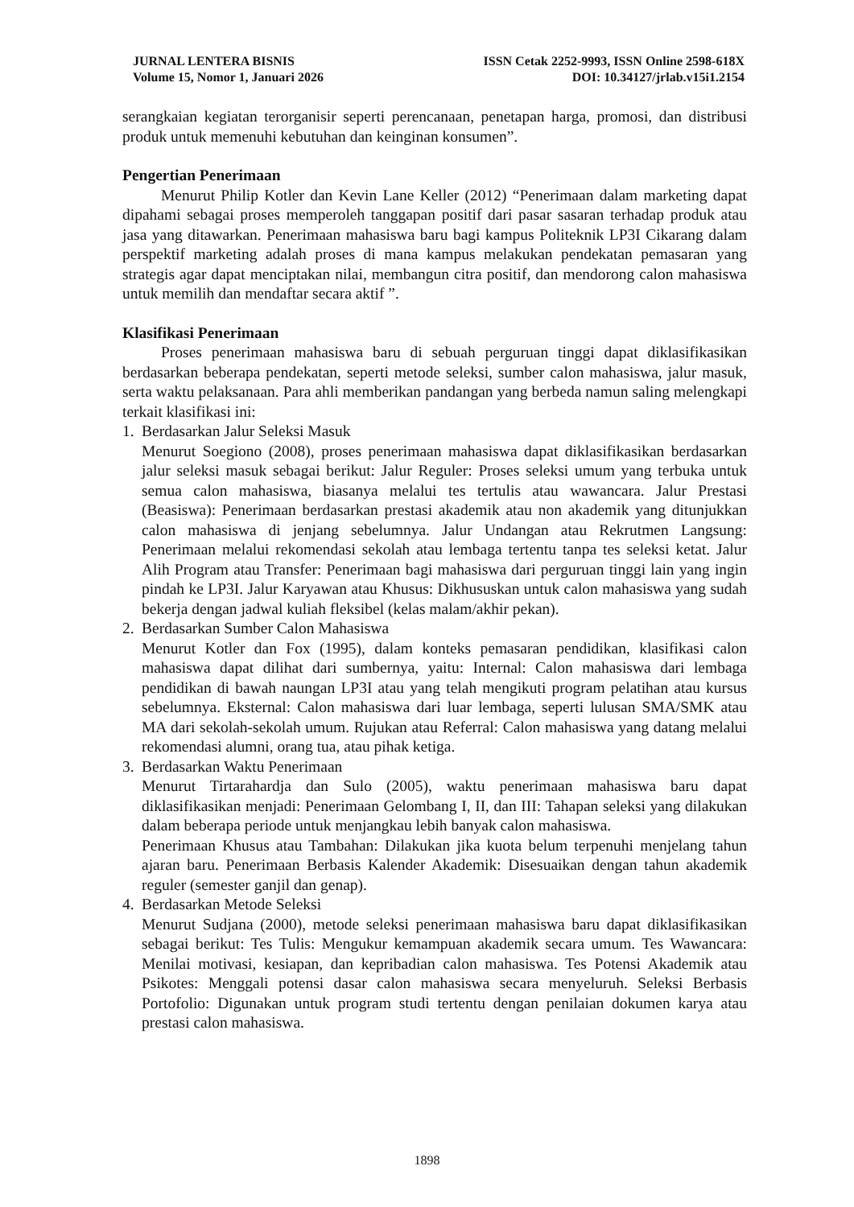JURNAL LENTERA BISNIS
Volume 15, Nomor 1, Januari 2026
ISSN Cetak 2252-9993, ISSN Online 2598-618X
DOI: 10.34127/jrlab.v15i1.2154
serangkaian kegiatan terorganisir seperti perencanaan, penetapan harga, promosi, dan distribusi produk untuk memenuhi kebutuhan dan keinginan konsumen”.
Pengertian Penerimaan
Menurut Philip Kotler dan Kevin Lane Keller (2012) “Penerimaan dalam marketing dapat dipahami sebagai proses memperoleh tanggapan positif dari pasar sasaran terhadap produk atau jasa yang ditawarkan. Penerimaan mahasiswa baru bagi kampus Politeknik LP3I Cikarang dalam perspektif marketing adalah proses di mana kampus melakukan pendekatan pemasaran yang strategis agar dapat menciptakan nilai, membangun citra positif, dan mendorong calon mahasiswa untuk memilih dan mendaftar secara aktif ”.
Klasifikasi Penerimaan
Proses penerimaan mahasiswa baru di sebuah perguruan tinggi dapat diklasifikasikan berdasarkan beberapa pendekatan, seperti metode seleksi, sumber calon mahasiswa, jalur masuk, serta waktu pelaksanaan. Para ahli memberikan pandangan yang berbeda namun saling melengkapi terkait klasifikasi ini:
1. Berdasarkan Jalur Seleksi Masuk
Menurut Soegiono (2008), proses penerimaan mahasiswa dapat diklasifikasikan berdasarkan jalur seleksi masuk sebagai berikut: Jalur Reguler: Proses seleksi umum yang terbuka untuk semua calon mahasiswa, biasanya melalui tes tertulis atau wawancara. Jalur Prestasi (Beasiswa): Penerimaan berdasarkan prestasi akademik atau non akademik yang ditunjukkan calon mahasiswa di jenjang sebelumnya. Jalur Undangan atau Rekrutmen Langsung: Penerimaan melalui rekomendasi sekolah atau lembaga tertentu tanpa tes seleksi ketat. Jalur Alih Program atau Transfer: Penerimaan bagi mahasiswa dari perguruan tinggi lain yang ingin pindah ke LP3I. Jalur Karyawan atau Khusus: Dikhususkan untuk calon mahasiswa yang sudah bekerja dengan jadwal kuliah fleksibel (kelas malam/akhir pekan).
2. Berdasarkan Sumber Calon Mahasiswa
Menurut Kotler dan Fox (1995), dalam konteks pemasaran pendidikan, klasifikasi calon mahasiswa dapat dilihat dari sumbernya, yaitu: Internal: Calon mahasiswa dari lembaga pendidikan di bawah naungan LP3I atau yang telah mengikuti program pelatihan atau kursus sebelumnya. Eksternal: Calon mahasiswa dari luar lembaga, seperti lulusan SMA/SMK atau MA dari sekolah-sekolah umum. Rujukan atau Referral: Calon mahasiswa yang datang melalui rekomendasi alumni, orang tua, atau pihak ketiga.
3. Berdasarkan Waktu Penerimaan
Menurut Tirtarahardja dan Sulo (2005), waktu penerimaan mahasiswa baru dapat diklasifikasikan menjadi: Penerimaan Gelombang I, II, dan III: Tahapan seleksi yang dilakukan dalam beberapa periode untuk menjangkau lebih banyak calon mahasiswa.
Penerimaan Khusus atau Tambahan: Dilakukan jika kuota belum terpenuhi menjelang tahun ajaran baru. Penerimaan Berbasis Kalender Akademik: Disesuaikan dengan tahun akademik reguler (semester ganjil dan genap).
4. Berdasarkan Metode Seleksi
Menurut Sudjana (2000), metode seleksi penerimaan mahasiswa baru dapat diklasifikasikan sebagai berikut: Tes Tulis: Mengukur kemampuan akademik secara umum. Tes Wawancara: Menilai motivasi, kesiapan, dan kepribadian calon mahasiswa. Tes Potensi Akademik atau Psikotes: Menggali potensi dasar calon mahasiswa secara menyeluruh. Seleksi Berbasis Portofolio: Digunakan untuk program studi tertentu dengan penilaian dokumen karya atau prestasi calon mahasiswa.
1898